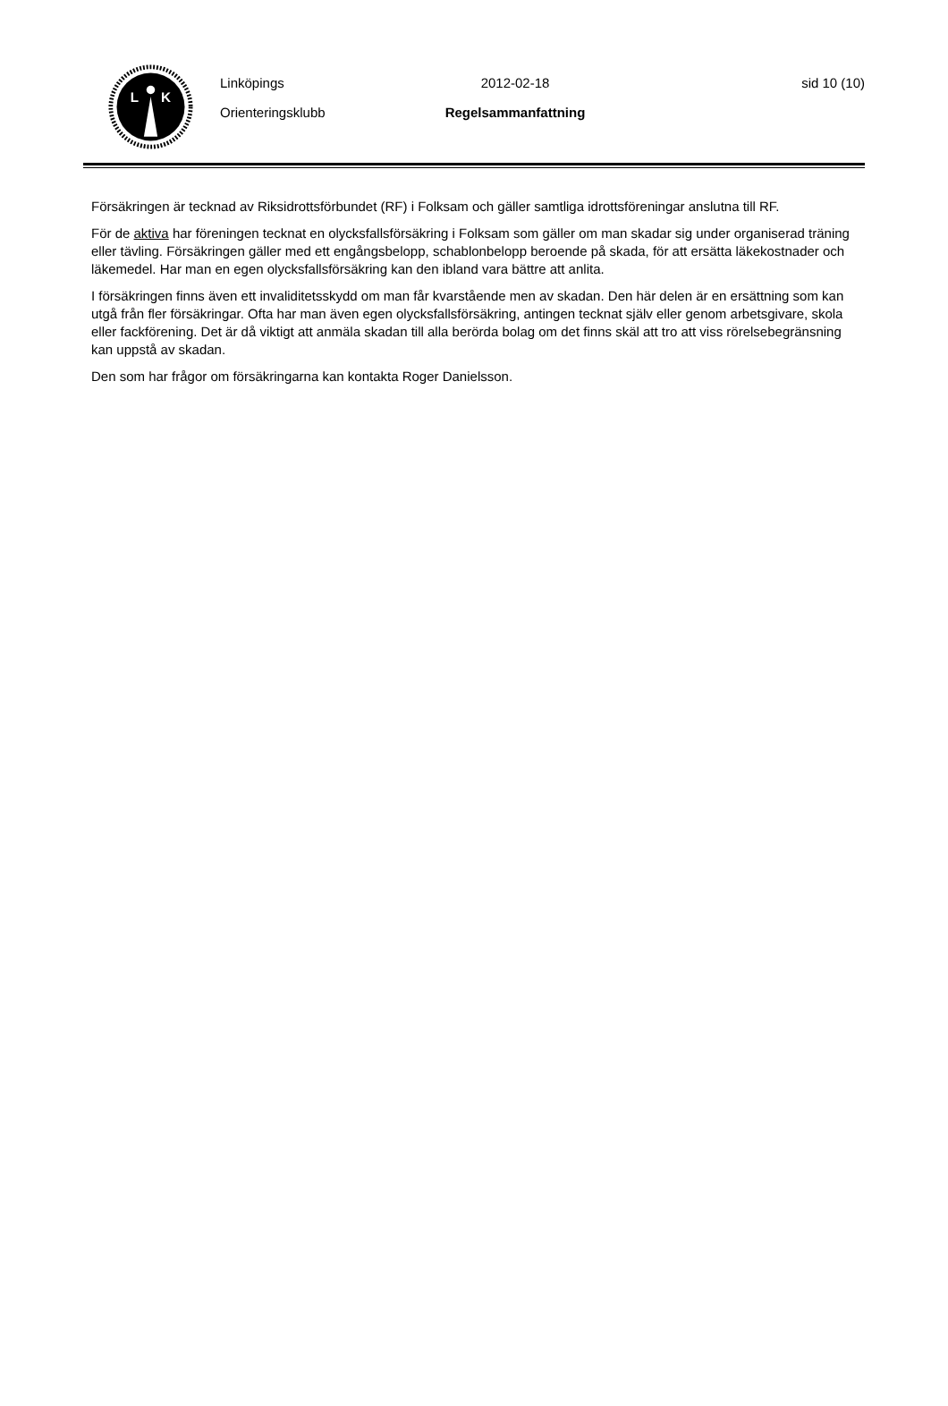L
K
Linköpings
Orienteringsklubb
2012-02-18
Regelsammanfattning
sid 10 (10)
Försäkringen är tecknad av Riksidrottsförbundet (RF) i Folksam och gäller samtliga idrottsföreningar anslutna till RF.
För de aktiva har föreningen tecknat en olycksfallsförsäkring i Folksam som gäller om man skadar sig under organiserad träning eller tävling. Försäkringen gäller med ett engångsbelopp, schablonbelopp beroende på skada, för att ersätta läkekostnader och läkemedel. Har man en egen olycksfallsförsäkring kan den ibland vara bättre att anlita.
I försäkringen finns även ett invaliditetsskydd om man får kvarstående men av skadan. Den här delen är en ersättning som kan utgå från fler försäkringar. Ofta har man även egen olycksfallsförsäkring, antingen tecknat själv eller genom arbetsgivare, skola eller fackförening. Det är då viktigt att anmäla skadan till alla berörda bolag om det finns skäl att tro att viss rörelsebegränsning kan uppstå av skadan.
Den som har frågor om försäkringarna kan kontakta Roger Danielsson.